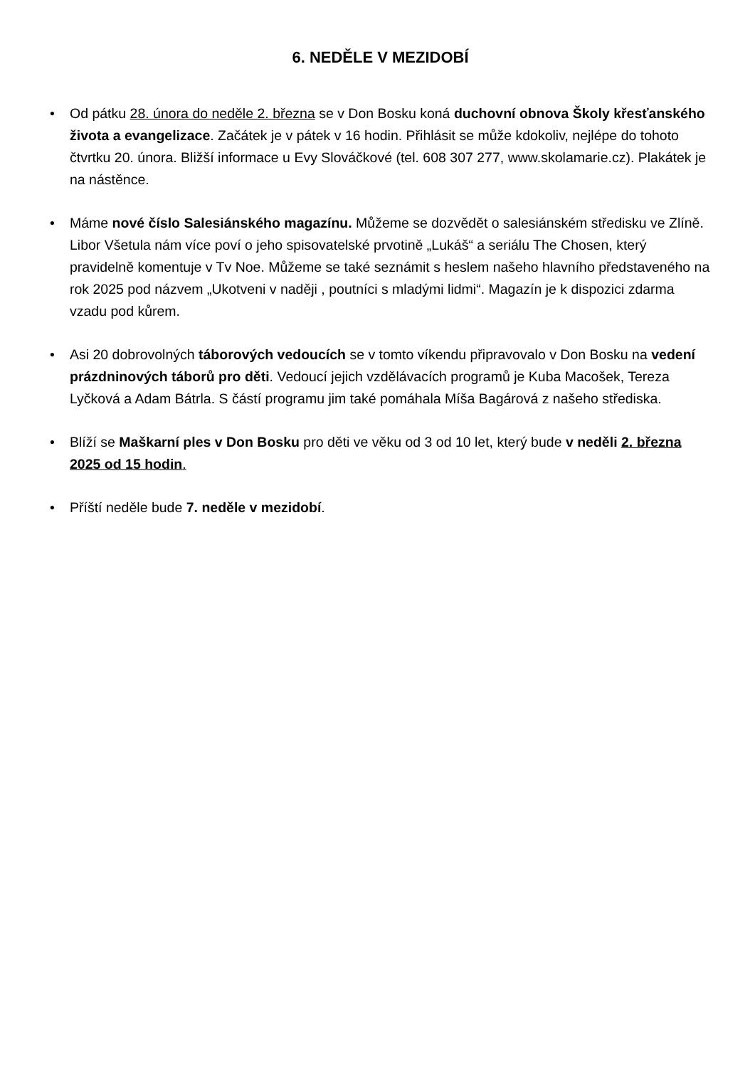6. NEDĚLE V MEZIDOBÍ
• Od pátku 28. února do neděle 2. března se v Don Bosku koná duchovní obnova Školy křesťanského života a evangelizace. Začátek je v pátek v 16 hodin. Přihlásit se může kdokoliv, nejlépe do tohoto čtvrtku 20. února. Bližší informace u Evy Slováčkové (tel. 608 307 277, www.skolamarie.cz). Plakátek je na nástěnce.
• Máme nové číslo Salesiánského magazínu. Můžeme se dozvědět o salesiánském středisku ve Zlíně. Libor Všetula nám více poví o jeho spisovatelské prvotině „Lukáš“ a seriálu The Chosen, který pravidelně komentuje v Tv Noe. Můžeme se také seznámit s heslem našeho hlavního představeného na rok 2025 pod názvem „Ukotveni v naději , poutníci s mladými lidmi“. Magazín je k dispozici zdarma vzadu pod kůrem.
• Asi 20 dobrovolných táborových vedoucích se v tomto víkendu připravovalo v Don Bosku na vedení prázdninových táborů pro děti. Vedoucí jejich vzdělávacích programů je Kuba Macošek, Tereza Lyčková a Adam Bátrla. S částí programu jim také pomáhala Míša Bagárová z našeho střediska.
• Blíží se Maškarní ples v Don Bosku pro děti ve věku od 3 od 10 let, který bude v neděli 2. března 2025 od 15 hodin.
• Příští neděle bude 7. neděle v mezidobí.